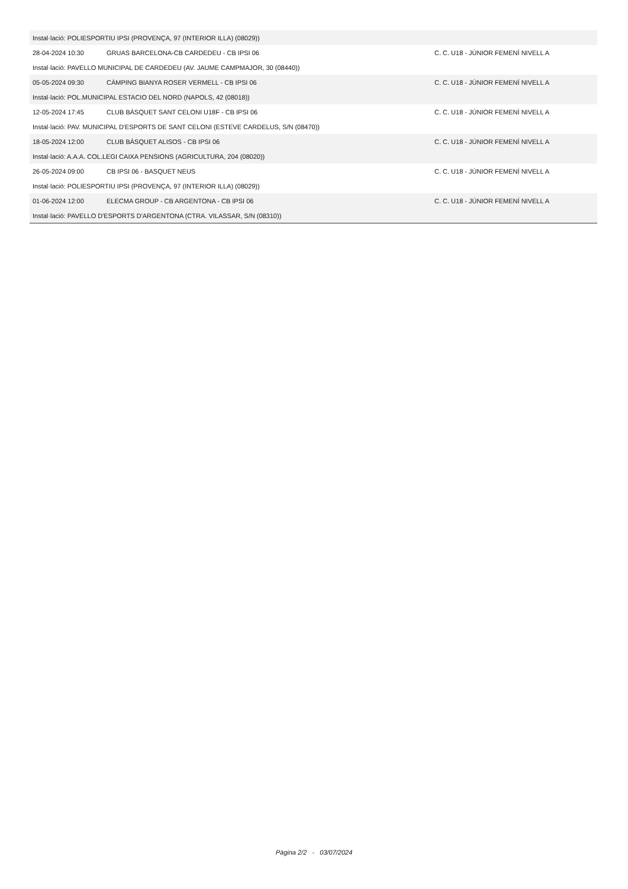| Instal·lació: POLIESPORTIU IPSI (PROVENÇA, 97 (INTERIOR ILLA) (08029)) | | |
| 28-04-2024 10:30 | GRUAS BARCELONA-CB CARDEDEU - CB IPSI 06 | C. C. U18 - JÚNIOR FEMENÍ NIVELL A |
| Instal·lació: PAVELLO MUNICIPAL DE CARDEDEU (AV. JAUME CAMPMAJOR, 30 (08440)) | | |
| 05-05-2024 09:30 | CÀMPING BIANYA ROSER VERMELL - CB IPSI 06 | C. C. U18 - JÚNIOR FEMENÍ NIVELL A |
| Instal·lació: POL.MUNICIPAL ESTACIO DEL NORD (NAPOLS, 42 (08018)) | | |
| 12-05-2024 17:45 | CLUB BÀSQUET SANT CELONI U18F - CB IPSI 06 | C. C. U18 - JÚNIOR FEMENÍ NIVELL A |
| Instal·lació: PAV. MUNICIPAL D'ESPORTS DE SANT CELONI (ESTEVE CARDELUS, S/N (08470)) | | |
| 18-05-2024 12:00 | CLUB BÀSQUET ALISOS - CB IPSI 06 | C. C. U18 - JÚNIOR FEMENÍ NIVELL A |
| Instal·lació: A.A.A. COL.LEGI CAIXA PENSIONS (AGRICULTURA, 204 (08020)) | | |
| 26-05-2024 09:00 | CB IPSI 06 - BASQUET NEUS | C. C. U18 - JÚNIOR FEMENÍ NIVELL A |
| Instal·lació: POLIESPORTIU IPSI (PROVENÇA, 97 (INTERIOR ILLA) (08029)) | | |
| 01-06-2024 12:00 | ELECMA GROUP - CB ARGENTONA - CB IPSI 06 | C. C. U18 - JÚNIOR FEMENÍ NIVELL A |
| Instal·lació: PAVELLO D'ESPORTS D'ARGENTONA (CTRA. VILASSAR, S/N (08310)) | | |
Pàgina 2/2 - 03/07/2024